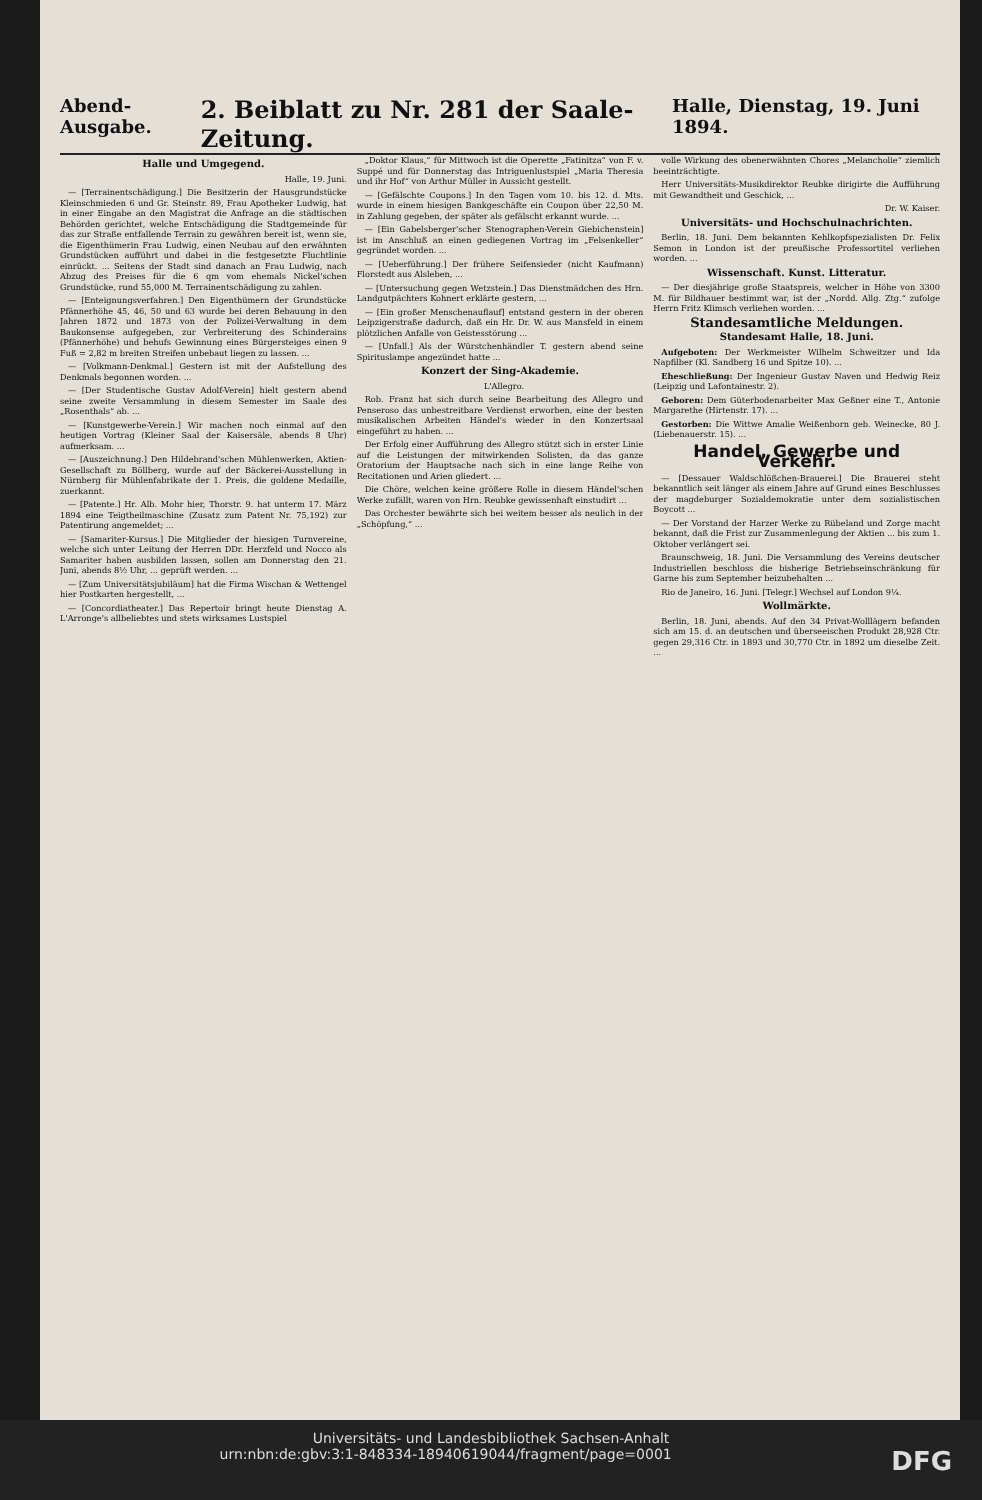Abend-Ausgabe. 2. Beiblatt zu Nr. 281 der Saale-Zeitung. Halle, Dienstag, 19. Juni 1894.
Halle und Umgegend.
Halle, 19. Juni.
— [Terrainentschädigung.] Die Besitzerin der Hausgrundstücke Kleinschmieden 6 und Gr. Steinstr. 89, Frau Apotheker Ludwig, hat in einer Eingabe an den Magistrat die Anfrage an die städtischen Behörden gerichtet, welche Entschädigung die Stadtgemeinde für das zur Straße entfallende Terrain zu gewähren bereit ist, wenn sie, die Eigenthümerin Frau Ludwig, einen Neubau auf den erwähnten Grundstücken aufführt und dabei in die festgesetzte Fluchtlinie einrückt. ... Seitens der Stadt sind danach an Frau Ludwig, nach Abzug des Preises für die 6 qm vom ehemals Nickel'schen Grundstücke, rund 55,000 M. Terrainentschädigung zu zahlen.
— [Enteignungsverfahren.] Den Eigenthümern der Grundstücke Pfännerhöhe 45, 46, 50 und 63 wurde bei deren Bebauung in den Jahren 1872 und 1873 von der Polizei-Verwaltung in dem Baukonsense aufgegeben, zur Verbreiterung des Schinderains (Pfännerhöhe) und behufs Gewinnung eines Bürgersteiges einen 9 Fuß = 2,82 m breiten Streifen unbebaut liegen zu lassen. ...
— [Volkmann-Denkmal.] Gestern ist mit der Aufstellung des Denkmals begonnen worden. ...
— [Der Studentische Gustav Adolf-Verein] hielt gestern abend seine zweite Versammlung in diesem Semester im Saale des „Rosenthals“ ab. ...
— [Kunstgewerbe-Verein.] Wir machen noch einmal auf den heutigen Vortrag (Kleiner Saal der Kaisersäle, abends 8 Uhr) aufmerksam. ...
— [Auszeichnung.] Den Hildebrand'schen Mühlenwerken, Aktien-Gesellschaft zu Böllberg, wurde auf der Bäckerei-Ausstellung in Nürnberg für Mühlenfabrikate der 1. Preis, die goldene Medaille, zuerkannt.
— [Patente.] Hr. Alb. Mohr hier, Thorstr. 9. hat unterm 17. März 1894 eine Teigtheilmaschine (Zusatz zum Patent Nr. 75,192) zur Patentirung angemeldet; ...
— [Samariter-Kursus.] Die Mitglieder der hiesigen Turnvereine, welche sich unter Leitung der Herren DDr. Herzfeld und Nocco als Samariter haben ausbilden lassen, sollen am Donnerstag den 21. Juni, abends 8½ Uhr, ... geprüft werden. ...
— [Zum Universitätsjubiläum] hat die Firma Wischan & Wettengel hier Postkarten hergestellt, ...
— [Concordiatheater.] Das Repertoir bringt heute Dienstag A. L'Arronge's allbeliebtes und stets wirksames Lustspiel
„Doktor Klaus,“ für Mittwoch ist die Operette „Fatinitza“ von F. v. Suppé und für Donnerstag das Intriguenlustspiel „Maria Theresia und ihr Hof“ von Arthur Müller in Aussicht gestellt.
— [Gefälschte Coupons.] In den Tagen vom 10. bis 12. d. Mts. wurde in einem hiesigen Bankgeschäfte ein Coupon über 22,50 M. in Zahlung gegeben, der später als gefälscht erkannt wurde. ...
— [Ein Gabelsberger'scher Stenographen-Verein Giebichenstein] ist im Anschluß an einen gediegenen Vortrag im „Felsenkeller“ gegründet worden. ...
— [Ueberführung.] Der frühere Seifensieder (nicht Kaufmann) Florstedt aus Alsleben, ...
— [Untersuchung gegen Wetzstein.] Das Dienstmädchen des Hrn. Landgutpächters Kohnert erklärte gestern, ...
— [Ein großer Menschenauflauf] entstand gestern in der oberen Leipzigerstraße dadurch, daß ein Hr. Dr. W. aus Mansfeld in einem plötzlichen Anfalle von Geistesstörung ...
— [Unfall.] Als der Würstchenhändler T. gestern abend seine Spirituslampe angezündet hatte ...
Konzert der Sing-Akademie.
L'Allegro.
Rob. Franz hat sich durch seine Bearbeitung des Allegro und Penseroso das unbestreitbare Verdienst erworben, eine der besten musikalischen Arbeiten Händel's wieder in den Konzertsaal eingeführt zu haben. ...
Der Erfolg einer Aufführung des Allegro stützt sich in erster Linie auf die Leistungen der mitwirkenden Solisten, da das ganze Oratorium der Hauptsache nach sich in eine lange Reihe von Recitationen und Arien gliedert. ...
Die Chöre, welchen keine größere Rolle in diesem Händel'schen Werke zufällt, waren von Hrn. Reubke gewissenhaft einstudirt ...
Das Orchester bewährte sich bei weitem besser als neulich in der „Schöpfung,“ ...
volle Wirkung des obenerwähnten Chores „Melancholie“ ziemlich beeinträchtigte.
Herr Universitäts-Musikdirektor Reubke dirigirte die Aufführung mit Gewandtheit und Geschick, ...
Dr. W. Kaiser.
Universitäts- und Hochschulnachrichten.
Berlin, 18. Juni. Dem bekannten Kehlkopfspezialisten Dr. Felix Semon in London ist der preußische Professortitel verliehen worden. ...
Wissenschaft. Kunst. Litteratur.
— Der diesjährige große Staatspreis, welcher in Höhe von 3300 M. für Bildhauer bestimmt war, ist der „Nordd. Allg. Ztg.“ zufolge Herrn Fritz Klimsch verliehen worden. ...
Standesamtliche Meldungen.
Standesamt Halle, 18. Juni.
Aufgeboten: Der Werkmeister Wilhelm Schweitzer und Ida Napfilber (Kl. Sandberg 16 und Spitze 10). ...
Eheschließung: Der Ingenieur Gustav Naven und Hedwig Reiz (Leipzig und Lafontainestr. 2).
Geboren: Dem Güterbodenarbeiter Max Geßner eine T., Antonie Margarethe (Hirtenstr. 17). ...
Gestorben: Die Wittwe Amalie Weißenborn geb. Weinecke, 80 J. (Liebenauerstr. 15). ...
Handel, Gewerbe und Verkehr.
— [Dessauer Waldschlößchen-Brauerei.] Die Brauerei steht bekanntlich seit länger als einem Jahre auf Grund eines Beschlusses der magdeburger Sozialdemokratie unter dem sozialistischen Boycott ...
— Der Vorstand der Harzer Werke zu Rübeland und Zorge macht bekannt, daß die Frist zur Zusammenlegung der Aktien ... bis zum 1. Oktober verlängert sei.
Braunschweig, 18. Juni. Die Versammlung des Vereins deutscher Industriellen beschloss die bisherige Betriebseinschränkung für Garne bis zum September beizubehalten ...
Rio de Janeiro, 16. Juni. [Telegr.] Wechsel auf London 9¼.
Wollmärkte.
Berlin, 18. Juni, abends. Auf den 34 Privat-Wolllägern befanden sich am 15. d. an deutschen und überseeischen Produkt 28,928 Ctr. gegen 29,316 Ctr. in 1893 und 30,770 Ctr. in 1892 um dieselbe Zeit. ...
Universitäts- und Landesbibliothek Sachsen-Anhalt
urn:nbn:de:gbv:3:1-848334-18940619044/fragment/page=0001 DFG